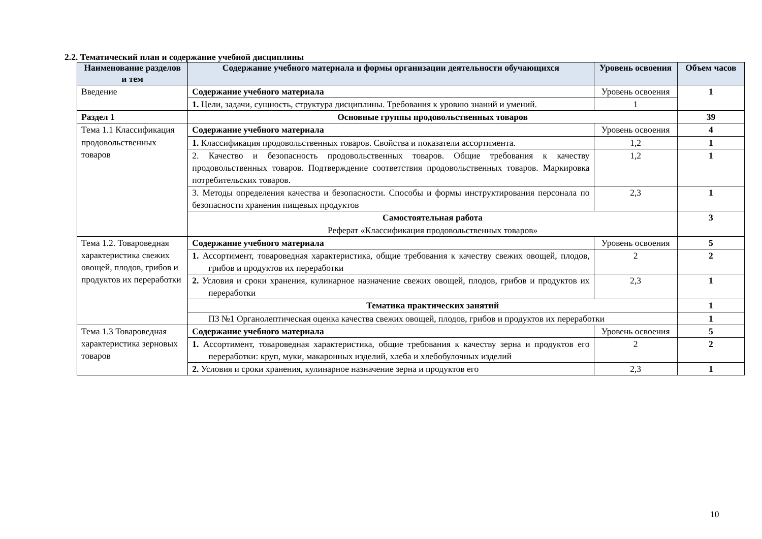2.2. Тематический план и содержание учебной дисциплины
| Наименование разделов и тем | Содержание учебного материала и формы организации деятельности обучающихся | Уровень освоения | Объем часов |
| --- | --- | --- | --- |
| Введение | Содержание учебного материала | Уровень освоения | 1 |
| | 1. Цели, задачи, сущность, структура дисциплины. Требования к уровню знаний и умений. | 1 | |
| Раздел 1 | Основные группы продовольственных товаров | | 39 |
| Тема 1.1 Классификация продовольственных товаров | Содержание учебного материала | Уровень освоения | 4 |
| | 1. Классификация продовольственных товаров. Свойства и показатели ассортимента. | 1,2 | 1 |
| | 2. Качество и безопасность продовольственных товаров. Общие требования к качеству продовольственных товаров. Подтверждение соответствия продовольственных товаров. Маркировка потребительских товаров. | 1,2 | 1 |
| | 3. Методы определения качества и безопасности. Способы и формы инструктирования персонала по безопасности хранения пищевых продуктов | 2,3 | 1 |
| | Самостоятельная работа Реферат «Классификация продовольственных товаров» | | 3 |
| Тема 1.2. Товароведная характеристика свежих овощей, плодов, грибов и продуктов их переработки | Содержание учебного материала | Уровень освоения | 5 |
| | 1. Ассортимент, товароведная характеристика, общие требования к качеству свежих овощей, плодов, грибов и продуктов их переработки | 2 | 2 |
| | 2. Условия и сроки хранения, кулинарное назначение свежих овощей, плодов, грибов и продуктов их переработки | 2,3 | 1 |
| | Тематика практических занятий | | 1 |
| | ПЗ №1 Органолептическая оценка качества свежих овощей, плодов, грибов и продуктов их переработки | | 1 |
| Тема 1.3 Товароведная характеристика зерновых товаров | Содержание учебного материала | Уровень освоения | 5 |
| | 1. Ассортимент, товароведная характеристика, общие требования к качеству зерна и продуктов его переработки: круп, муки, макаронных изделий, хлеба и хлебобулочных изделий | 2 | 2 |
| | 2. Условия и сроки хранения, кулинарное назначение зерна и продуктов его | 2,3 | 1 |
10